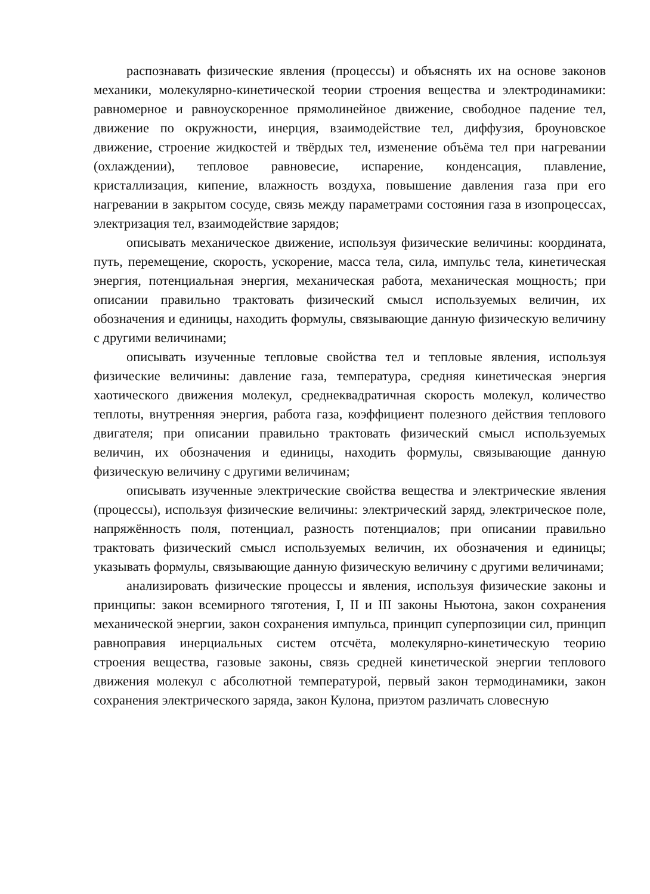распознавать физические явления (процессы) и объяснять их на основе законов механики, молекулярно-кинетической теории строения вещества и электродинамики: равномерное и равноускоренное прямолинейное движение, свободное падение тел, движение по окружности, инерция, взаимодействие тел, диффузия, броуновское движение, строение жидкостей и твёрдых тел, изменение объёма тел при нагревании (охлаждении), тепловое равновесие, испарение, конденсация, плавление, кристаллизация, кипение, влажность воздуха, повышение давления газа при его нагревании в закрытом сосуде, связь между параметрами состояния газа в изопроцессах, электризация тел, взаимодействие зарядов;
описывать механическое движение, используя физические величины: координата, путь, перемещение, скорость, ускорение, масса тела, сила, импульс тела, кинетическая энергия, потенциальная энергия, механическая работа, механическая мощность; при описании правильно трактовать физический смысл используемых величин, их обозначения и единицы, находить формулы, связывающие данную физическую величину с другими величинами;
описывать изученные тепловые свойства тел и тепловые явления, используя физические величины: давление газа, температура, средняя кинетическая энергия хаотического движения молекул, среднеквадратичная скорость молекул, количество теплоты, внутренняя энергия, работа газа, коэффициент полезного действия теплового двигателя; при описании правильно трактовать физический смысл используемых величин, их обозначения и единицы, находить формулы, связывающие данную физическую величину с другими величинам;
описывать изученные электрические свойства вещества и электрические явления (процессы), используя физические величины: электрический заряд, электрическое поле, напряжённость поля, потенциал, разность потенциалов; при описании правильно трактовать физический смысл используемых величин, их обозначения и единицы; указывать формулы, связывающие данную физическую величину с другими величинами;
анализировать физические процессы и явления, используя физические законы и принципы: закон всемирного тяготения, I, II и III законы Ньютона, закон сохранения механической энергии, закон сохранения импульса, принцип суперпозиции сил, принцип равноправия инерциальных систем отсчёта, молекулярно-кинетическую теорию строения вещества, газовые законы, связь средней кинетической энергии теплового движения молекул с абсолютной температурой, первый закон термодинамики, закон сохранения электрического заряда, закон Кулона, приэтом различать словесную